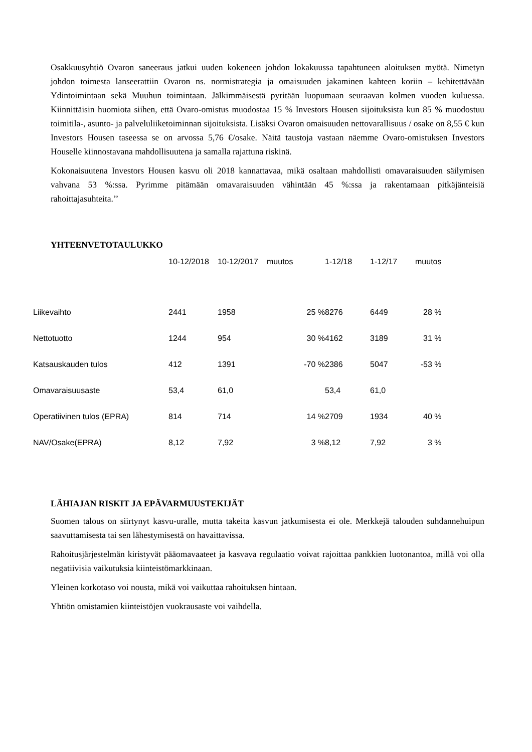Osakkuusyhtiö Ovaron saneeraus jatkui uuden kokeneen johdon lokakuussa tapahtuneen aloituksen myötä. Nimetyn johdon toimesta lanseerattiin Ovaron ns. normistrategia ja omaisuuden jakaminen kahteen koriin – kehitettävään Ydintoimintaan sekä Muuhun toimintaan. Jälkimmäisestä pyritään luopumaan seuraavan kolmen vuoden kuluessa. Kiinnittäisin huomiota siihen, että Ovaro-omistus muodostaa 15 % Investors Housen sijoituksista kun 85 % muodostuu toimitila-, asunto- ja palveluliiketoiminnan sijoituksista. Lisäksi Ovaron omaisuuden nettovarallisuus / osake on 8,55 € kun Investors Housen taseessa se on arvossa 5,76 €/osake. Näitä taustoja vastaan näemme Ovaro-omistuksen Investors Houselle kiinnostavana mahdollisuutena ja samalla rajattuna riskinä.
Kokonaisuutena Investors Housen kasvu oli 2018 kannattavaa, mikä osaltaan mahdollisti omavaraisuuden säilymisen vahvana 53 %:ssa. Pyrimme pitämään omavaraisuuden vähintään 45 %:ssa ja rakentamaan pitkäjänteisiä rahoittajasuhteita.’’
YHTEENVETOTAULUKKO
| | 10-12/2018 | 10-12/2017 | muutos | | 1-12/18 | 1-12/17 | muutos | |
| --- | --- | --- | --- | --- | --- | --- | --- | --- |
| Liikevaihto | 2441 | 1958 | 25 % | | 8276 | 6449 | 28 % | |
| Nettotuotto | 1244 | 954 | 30 % | | 4162 | 3189 | 31 % | |
| Katsauskauden tulos | 412 | 1391 | -70 % | | 2386 | 5047 | -53 % | |
| Omavaraisuusaste | 53,4 | 61,0 | | | 53,4 | 61,0 | | |
| Operatiivinen tulos (EPRA) | 814 | 714 | 14 % | | 2709 | 1934 | 40 % | |
| NAV/Osake(EPRA) | 8,12 | 7,92 | 3 % | | 8,12 | 7,92 | 3 % | |
LÄHIAJAN RISKIT JA EPÄVARMUUSTEKIJÄT
Suomen talous on siirtynyt kasvu-uralle, mutta takeita kasvun jatkumisesta ei ole. Merkkejä talouden suhdannehuipun saavuttamisesta tai sen lähestymisestä on havaittavissa.
Rahoitusjärjestelmän kiristyvät pääomavaateet ja kasvava regulaatio voivat rajoittaa pankkien luotonantoa, millä voi olla negatiivisia vaikutuksia kiinteistömarkkinaan.
Yleinen korkotaso voi nousta, mikä voi vaikuttaa rahoituksen hintaan.
Yhtiön omistamien kiinteistöjen vuokrausaste voi vaihdella.